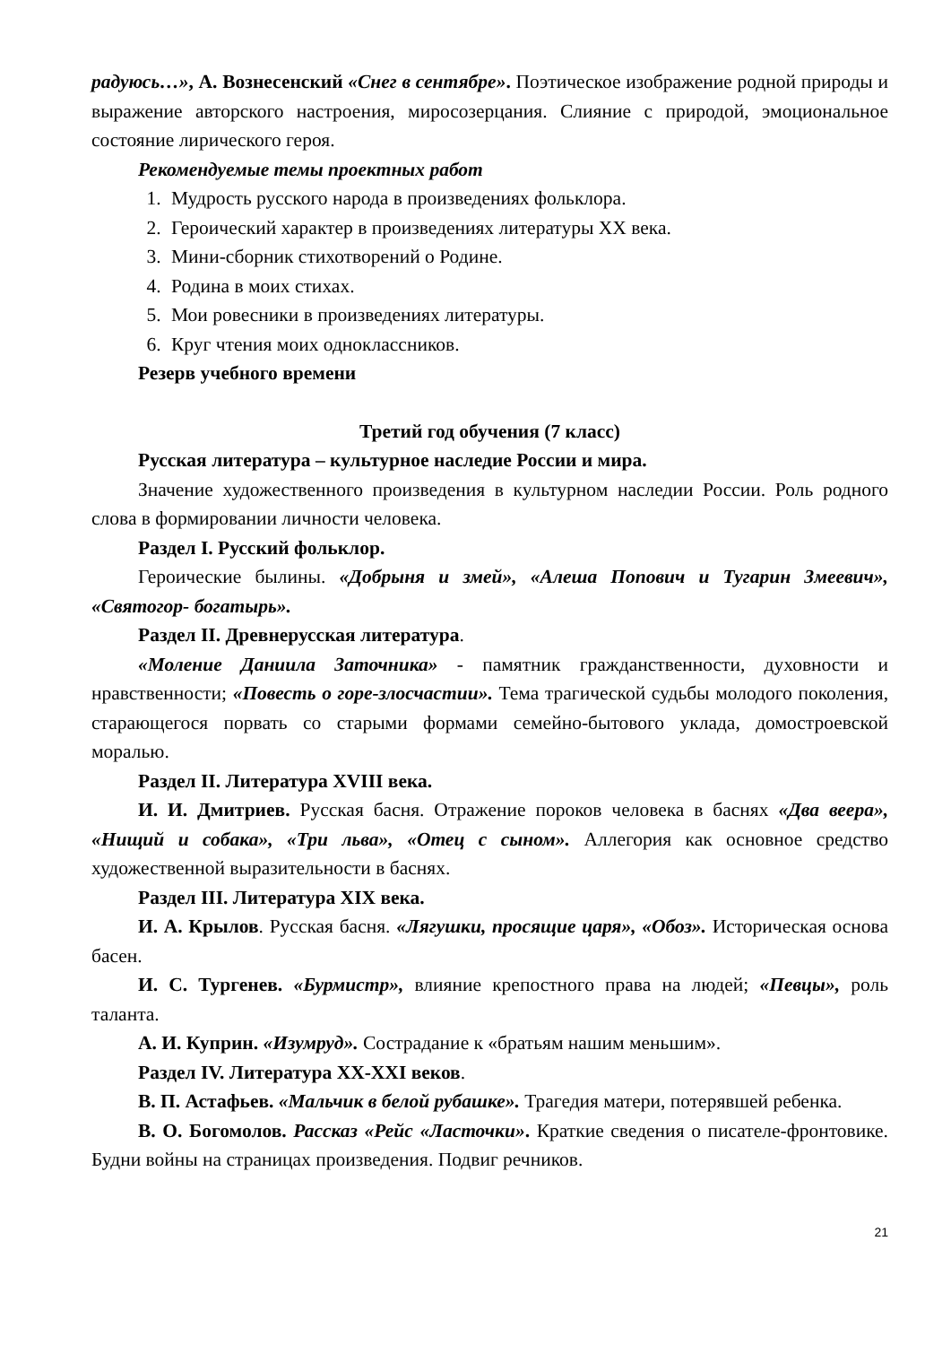радуюсь…», А. Вознесенский «Снег в сентябре». Поэтическое изображение родной природы и выражение авторского настроения, миросозерцания. Слияние с природой, эмоциональное состояние лирического героя.
Рекомендуемые темы проектных работ
1. Мудрость русского народа в произведениях фольклора.
2. Героический характер в произведениях литературы XX века.
3. Мини-сборник стихотворений о Родине.
4. Родина в моих стихах.
5. Мои ровесники в произведениях литературы.
6. Круг чтения моих одноклассников.
Резерв учебного времени
Третий год обучения (7 класс)
Русская литература – культурное наследие России и мира.
Значение художественного произведения в культурном наследии России. Роль родного слова в формировании личности человека.
Раздел I. Русский фольклор.
Героические былины. «Добрыня и змей», «Алеша Попович и Тугарин Змеевич», «Святогор- богатырь».
Раздел II. Древнерусская литература.
«Моление Даниила Заточника» - памятник гражданственности, духовности и нравственности; «Повесть о горе-злосчастии». Тема трагической судьбы молодого поколения, старающегося порвать со старыми формами семейно-бытового уклада, домостроевской моралью.
Раздел II. Литература XVIII века.
И. И. Дмитриев. Русская басня. Отражение пороков человека в баснях «Два веера», «Нищий и собака», «Три льва», «Отец с сыном». Аллегория как основное средство художественной выразительности в баснях.
Раздел III. Литература XIX века.
И. А. Крылов. Русская басня. «Лягушки, просящие царя», «Обоз». Историческая основа басен.
И. С. Тургенев. «Бурмистр», влияние крепостного права на людей; «Певцы», роль таланта.
А. И. Куприн. «Изумруд». Сострадание к «братьям нашим меньшим».
Раздел IV. Литература XX-XXI веков.
В. П. Астафьев. «Мальчик в белой рубашке». Трагедия матери, потерявшей ребенка.
В. О. Богомолов. Рассказ «Рейс «Ласточки». Краткие сведения о писателе-фронтовике. Будни войны на страницах произведения. Подвиг речников.
21